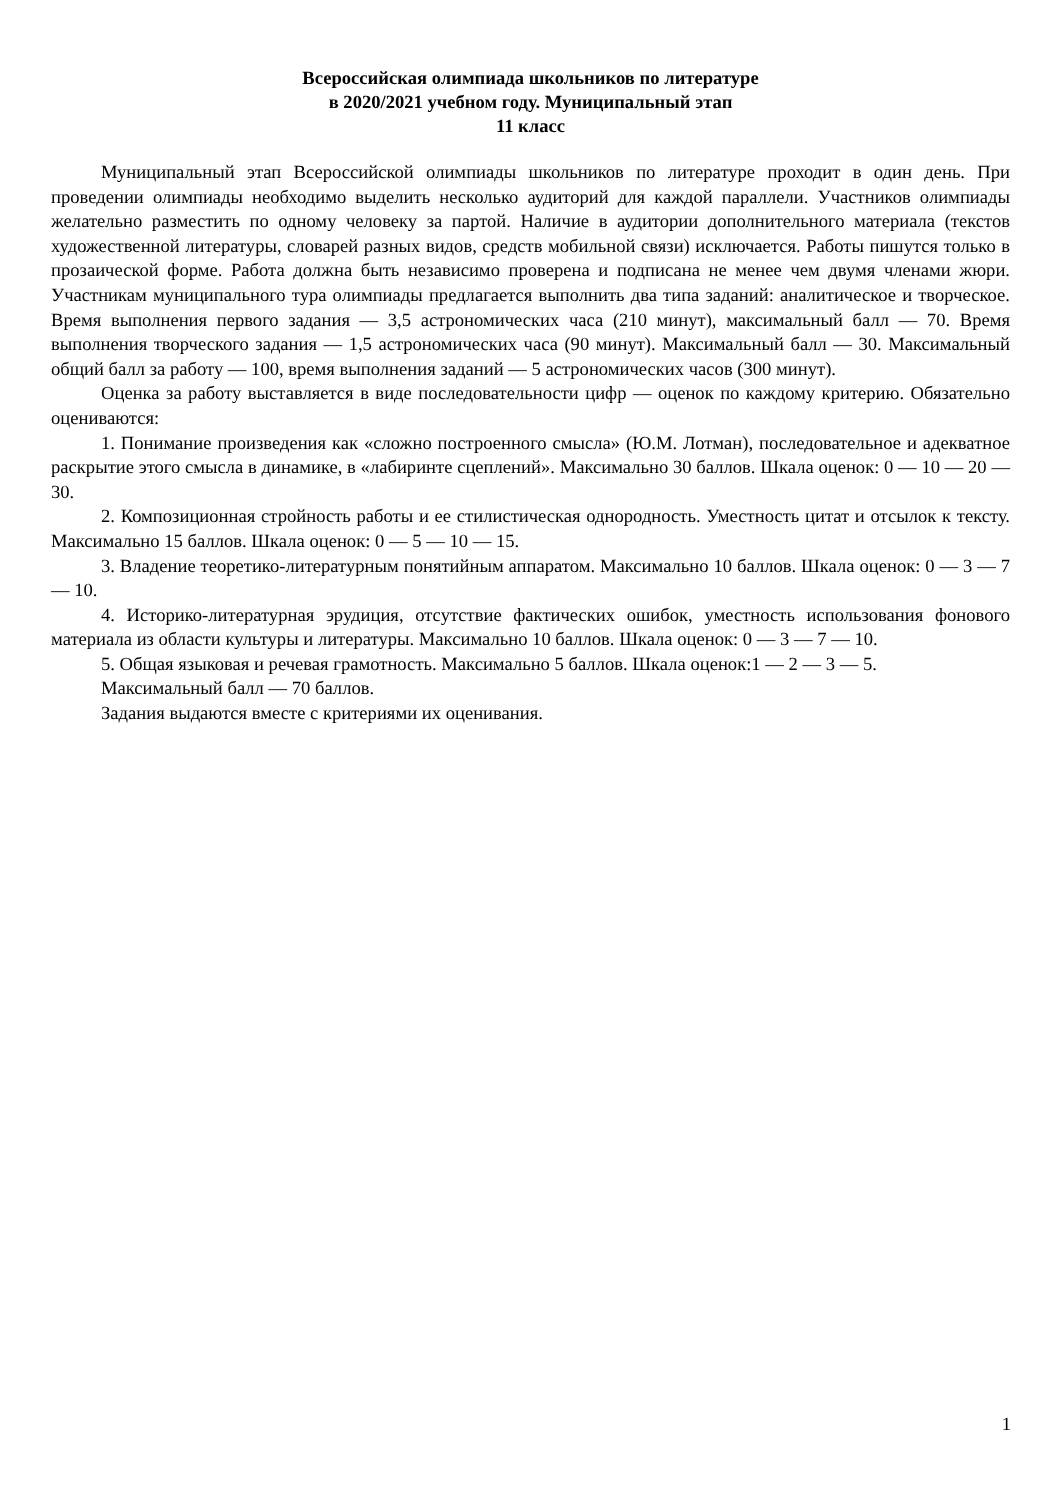Всероссийская олимпиада школьников по литературе
в 2020/2021 учебном году. Муниципальный этап
11 класс
Муниципальный этап Всероссийской олимпиады школьников по литературе проходит в один день. При проведении олимпиады необходимо выделить несколько аудиторий для каждой параллели. Участников олимпиады желательно разместить по одному человеку за партой. Наличие в аудитории дополнительного материала (текстов художественной литературы, словарей разных видов, средств мобильной связи) исключается. Работы пишутся только в прозаической форме. Работа должна быть независимо проверена и подписана не менее чем двумя членами жюри. Участникам муниципального тура олимпиады предлагается выполнить два типа заданий: аналитическое и творческое. Время выполнения первого задания — 3,5 астрономических часа (210 минут), максимальный балл — 70. Время выполнения творческого задания — 1,5 астрономических часа (90 минут). Максимальный балл — 30. Максимальный общий балл за работу — 100, время выполнения заданий — 5 астрономических часов (300 минут).
Оценка за работу выставляется в виде последовательности цифр — оценок по каждому критерию. Обязательно оцениваются:
1. Понимание произведения как «сложно построенного смысла» (Ю.М. Лотман), последовательное и адекватное раскрытие этого смысла в динамике, в «лабиринте сцеплений». Максимально 30 баллов. Шкала оценок: 0 — 10 — 20 — 30.
2. Композиционная стройность работы и ее стилистическая однородность. Уместность цитат и отсылок к тексту. Максимально 15 баллов. Шкала оценок: 0 — 5 — 10 — 15.
3. Владение теоретико-литературным понятийным аппаратом. Максимально 10 баллов. Шкала оценок: 0 — 3 — 7 — 10.
4. Историко-литературная эрудиция, отсутствие фактических ошибок, уместность использования фонового материала из области культуры и литературы. Максимально 10 баллов. Шкала оценок: 0 — 3 — 7 — 10.
5. Общая языковая и речевая грамотность. Максимально 5 баллов. Шкала оценок:1 — 2 — 3 — 5.
Максимальный балл — 70 баллов.
Задания выдаются вместе с критериями их оценивания.
1